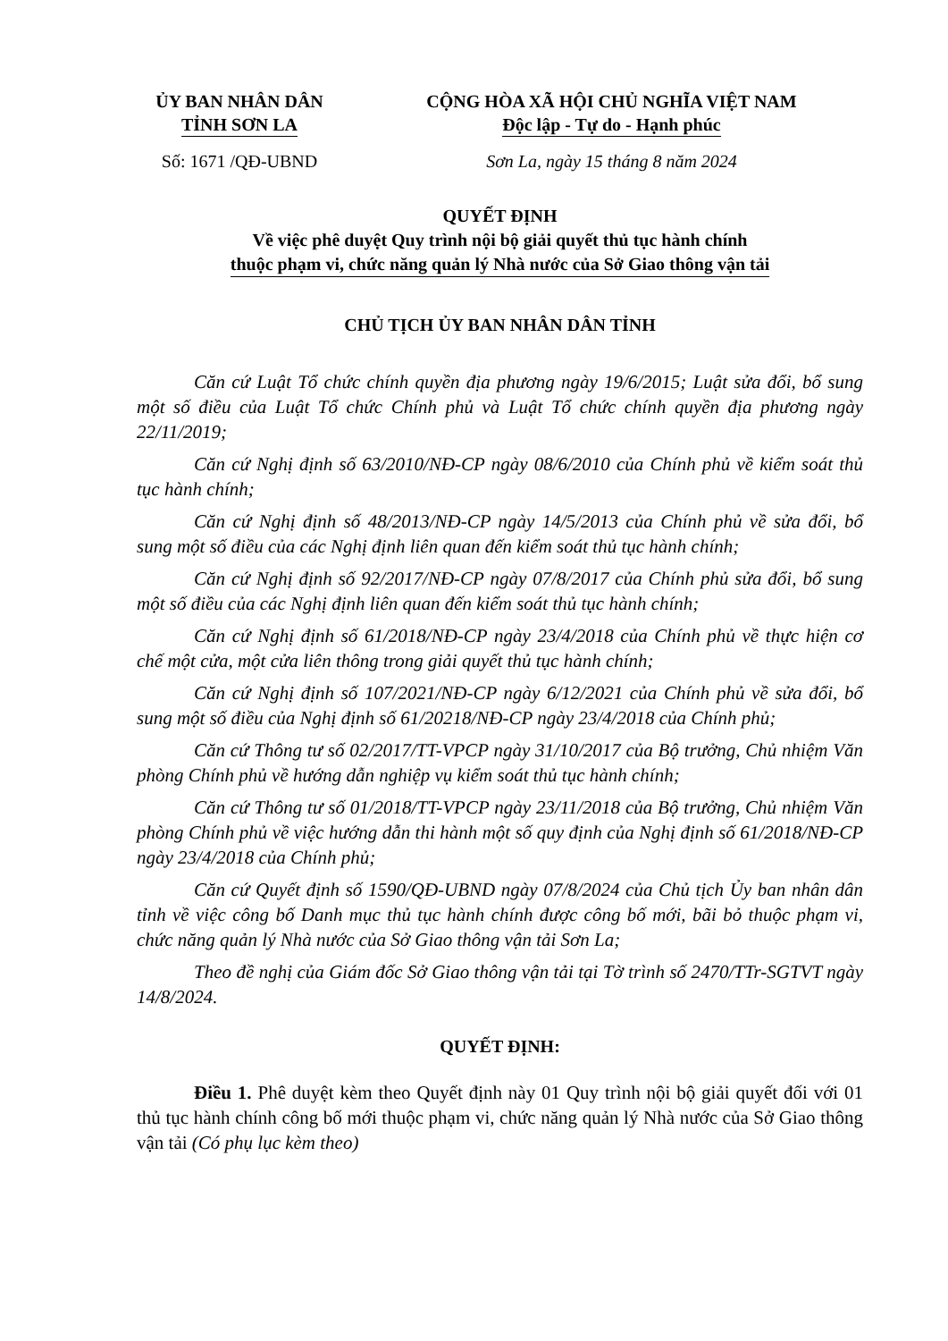ỦY BAN NHÂN DÂN
TỈNH SƠN LA
CỘNG HÒA XÃ HỘI CHỦ NGHĨA VIỆT NAM
Độc lập - Tự do - Hạnh phúc
Số: 1671 /QĐ-UBND Sơn La, ngày 15 tháng 8 năm 2024
QUYẾT ĐỊNH
Về việc phê duyệt Quy trình nội bộ giải quyết thủ tục hành chính
thuộc phạm vi, chức năng quản lý Nhà nước của Sở Giao thông vận tải
CHỦ TỊCH ỦY BAN NHÂN DÂN TỈNH
Căn cứ Luật Tổ chức chính quyền địa phương ngày 19/6/2015; Luật sửa đổi, bổ sung một số điều của Luật Tổ chức Chính phủ và Luật Tổ chức chính quyền địa phương ngày 22/11/2019;
Căn cứ Nghị định số 63/2010/NĐ-CP ngày 08/6/2010 của Chính phủ về kiểm soát thủ tục hành chính;
Căn cứ Nghị định số 48/2013/NĐ-CP ngày 14/5/2013 của Chính phủ về sửa đổi, bổ sung một số điều của các Nghị định liên quan đến kiểm soát thủ tục hành chính;
Căn cứ Nghị định số 92/2017/NĐ-CP ngày 07/8/2017 của Chính phủ sửa đổi, bổ sung một số điều của các Nghị định liên quan đến kiểm soát thủ tục hành chính;
Căn cứ Nghị định số 61/2018/NĐ-CP ngày 23/4/2018 của Chính phủ về thực hiện cơ chế một cửa, một cửa liên thông trong giải quyết thủ tục hành chính;
Căn cứ Nghị định số 107/2021/NĐ-CP ngày 6/12/2021 của Chính phủ về sửa đổi, bổ sung một số điều của Nghị định số 61/20218/NĐ-CP ngày 23/4/2018 của Chính phủ;
Căn cứ Thông tư số 02/2017/TT-VPCP ngày 31/10/2017 của Bộ trưởng, Chủ nhiệm Văn phòng Chính phủ về hướng dẫn nghiệp vụ kiểm soát thủ tục hành chính;
Căn cứ Thông tư số 01/2018/TT-VPCP ngày 23/11/2018 của Bộ trưởng, Chủ nhiệm Văn phòng Chính phủ về việc hướng dẫn thi hành một số quy định của Nghị định số 61/2018/NĐ-CP ngày 23/4/2018 của Chính phủ;
Căn cứ Quyết định số 1590/QĐ-UBND ngày 07/8/2024 của Chủ tịch Ủy ban nhân dân tỉnh về việc công bố Danh mục thủ tục hành chính được công bố mới, bãi bỏ thuộc phạm vi, chức năng quản lý Nhà nước của Sở Giao thông vận tải Sơn La;
Theo đề nghị của Giám đốc Sở Giao thông vận tải tại Tờ trình số 2470/TTr-SGTVT ngày 14/8/2024.
QUYẾT ĐỊNH:
Điều 1. Phê duyệt kèm theo Quyết định này 01 Quy trình nội bộ giải quyết đối với 01 thủ tục hành chính công bố mới thuộc phạm vi, chức năng quản lý Nhà nước của Sở Giao thông vận tải (Có phụ lục kèm theo)